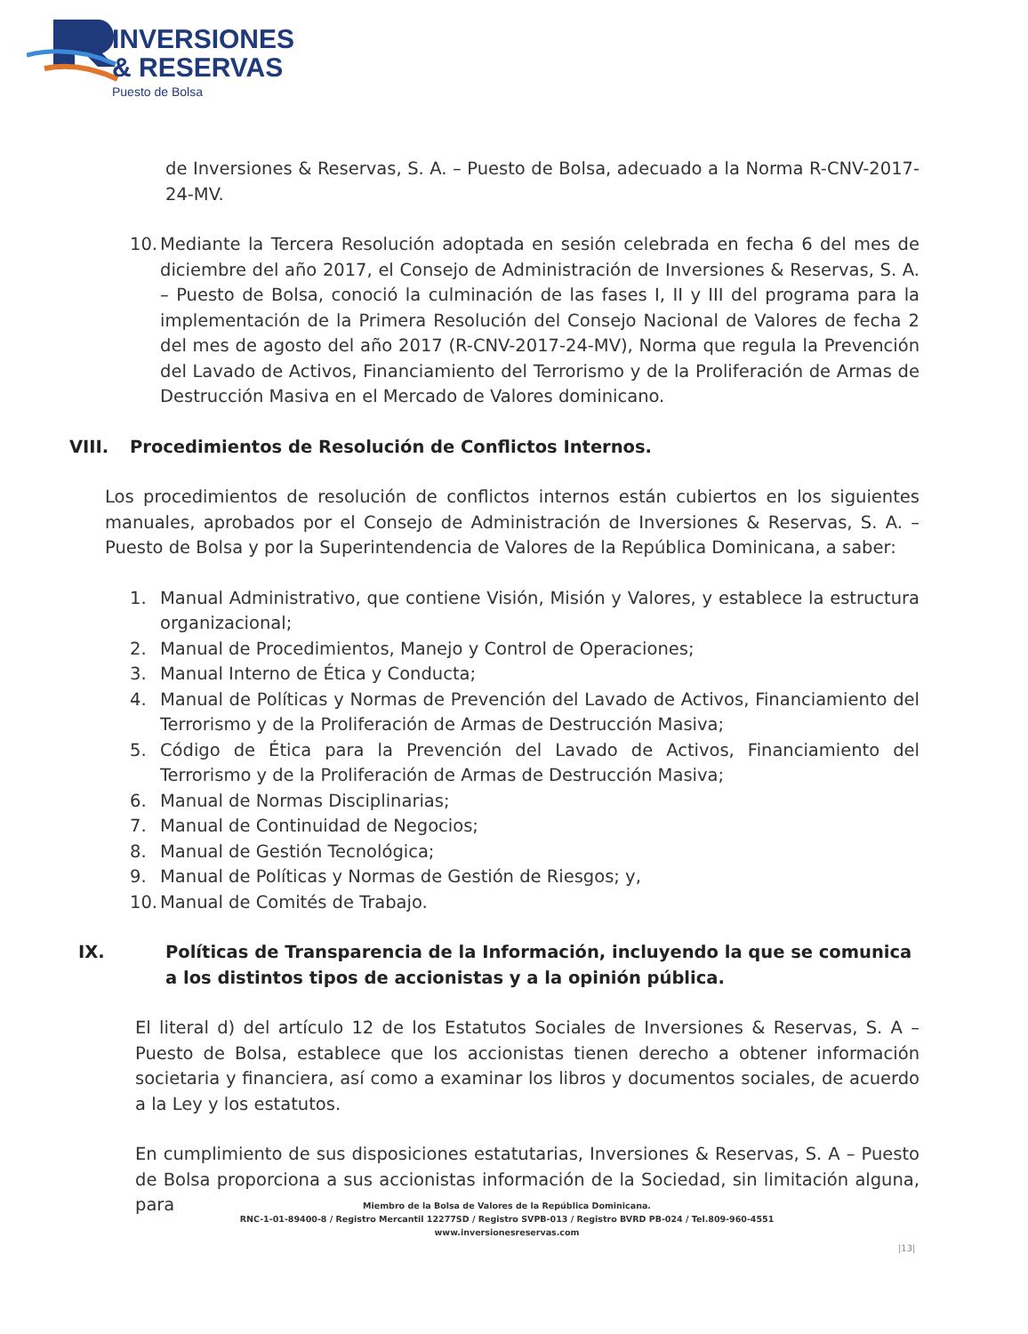INVERSIONES
& RESERVAS
Puesto de Bolsa
de Inversiones & Reservas, S. A. – Puesto de Bolsa, adecuado a la Norma R-CNV-2017-24-MV.
10. Mediante la Tercera Resolución adoptada en sesión celebrada en fecha 6 del mes de diciembre del año 2017, el Consejo de Administración de Inversiones & Reservas, S. A. – Puesto de Bolsa, conoció la culminación de las fases I, II y III del programa para la implementación de la Primera Resolución del Consejo Nacional de Valores de fecha 2 del mes de agosto del año 2017 (R-CNV-2017-24-MV), Norma que regula la Prevención del Lavado de Activos, Financiamiento del Terrorismo y de la Proliferación de Armas de Destrucción Masiva en el Mercado de Valores dominicano.
VIII. Procedimientos de Resolución de Conflictos Internos.
Los procedimientos de resolución de conflictos internos están cubiertos en los siguientes manuales, aprobados por el Consejo de Administración de Inversiones & Reservas, S. A. – Puesto de Bolsa y por la Superintendencia de Valores de la República Dominicana, a saber:
1. Manual Administrativo, que contiene Visión, Misión y Valores, y establece la estructura organizacional;
2. Manual de Procedimientos, Manejo y Control de Operaciones;
3. Manual Interno de Ética y Conducta;
4. Manual de Políticas y Normas de Prevención del Lavado de Activos, Financiamiento del Terrorismo y de la Proliferación de Armas de Destrucción Masiva;
5. Código de Ética para la Prevención del Lavado de Activos, Financiamiento del Terrorismo y de la Proliferación de Armas de Destrucción Masiva;
6. Manual de Normas Disciplinarias;
7. Manual de Continuidad de Negocios;
8. Manual de Gestión Tecnológica;
9. Manual de Políticas y Normas de Gestión de Riesgos; y,
10. Manual de Comités de Trabajo.
IX. Políticas de Transparencia de la Información, incluyendo la que se comunica a los distintos tipos de accionistas y a la opinión pública.
El literal d) del artículo 12 de los Estatutos Sociales de Inversiones & Reservas, S. A – Puesto de Bolsa, establece que los accionistas tienen derecho a obtener información societaria y financiera, así como a examinar los libros y documentos sociales, de acuerdo a la Ley y los estatutos.
En cumplimiento de sus disposiciones estatutarias, Inversiones & Reservas, S. A – Puesto de Bolsa proporciona a sus accionistas información de la Sociedad, sin limitación alguna, para
Miembro de la Bolsa de Valores de la República Dominicana.
RNC-1-01-89400-8 / Registro Mercantil 12277SD / Registro SVPB-013 / Registro BVRD PB-024 / Tel.809-960-4551
www.inversionesreservas.com
|13|